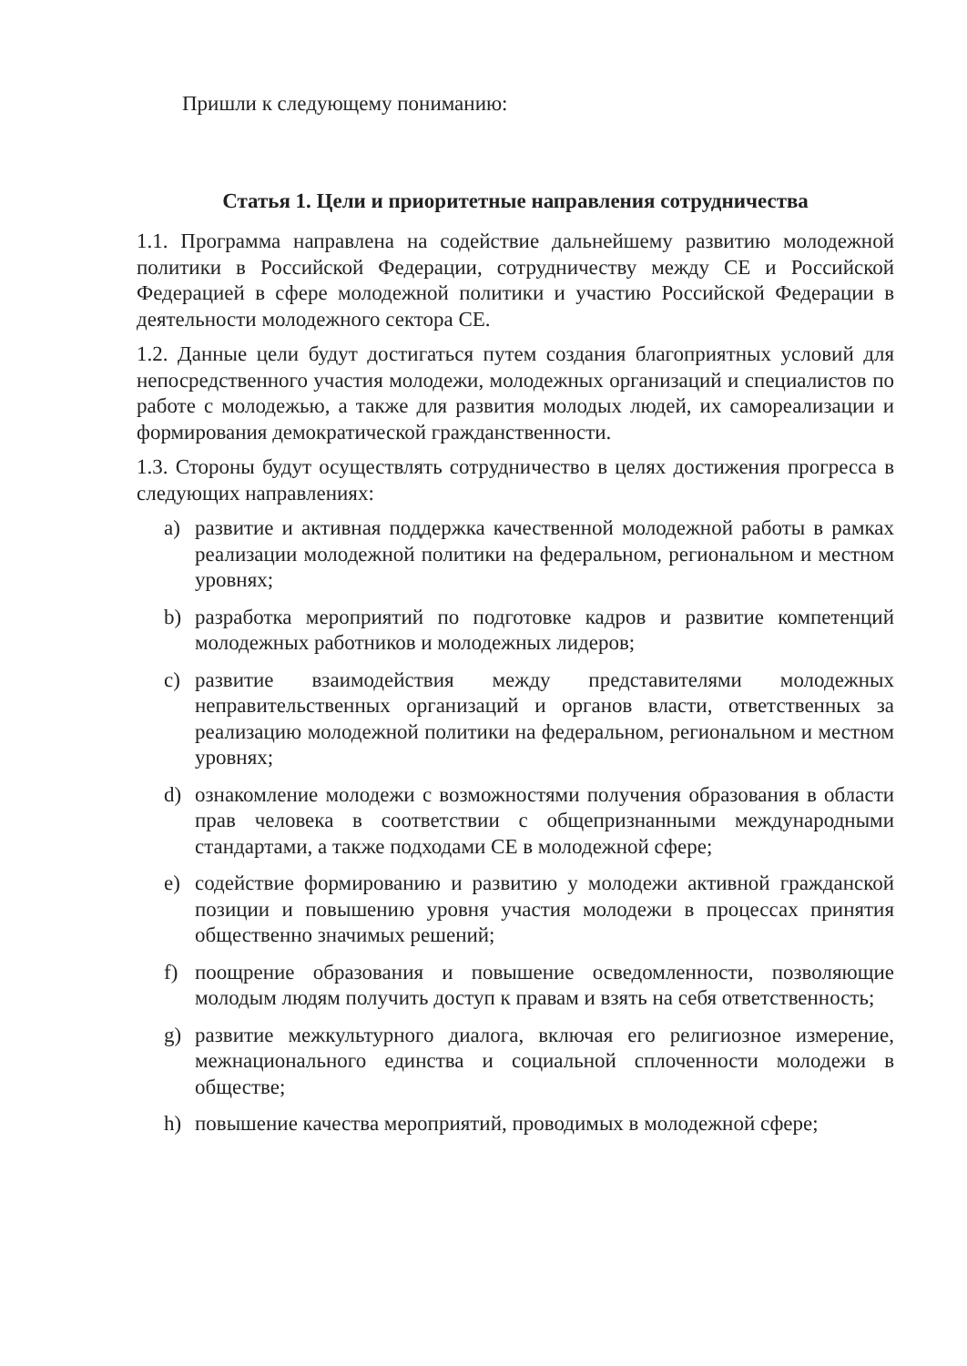Пришли к следующему пониманию:
Статья 1. Цели и приоритетные направления сотрудничества
1.1. Программа направлена на содействие дальнейшему развитию молодежной политики в Российской Федерации, сотрудничеству между СЕ и Российской Федерацией в сфере молодежной политики и участию Российской Федерации в деятельности молодежного сектора СЕ.
1.2. Данные цели будут достигаться путем создания благоприятных условий для непосредственного участия молодежи, молодежных организаций и специалистов по работе с молодежью, а также для развития молодых людей, их самореализации и формирования демократической гражданственности.
1.3. Стороны будут осуществлять сотрудничество в целях достижения прогресса в следующих направлениях:
a) развитие и активная поддержка качественной молодежной работы в рамках реализации молодежной политики на федеральном, региональном и местном уровнях;
b) разработка мероприятий по подготовке кадров и развитие компетенций молодежных работников и молодежных лидеров;
c) развитие взаимодействия между представителями молодежных неправительственных организаций и органов власти, ответственных за реализацию молодежной политики на федеральном, региональном и местном уровнях;
d) ознакомление молодежи с возможностями получения образования в области прав человека в соответствии с общепризнанными международными стандартами, а также подходами СЕ в молодежной сфере;
e) содействие формированию и развитию у молодежи активной гражданской позиции и повышению уровня участия молодежи в процессах принятия общественно значимых решений;
f) поощрение образования и повышение осведомленности, позволяющие молодым людям получить доступ к правам и взять на себя ответственность;
g) развитие межкультурного диалога, включая его религиозное измерение, межнационального единства и социальной сплоченности молодежи в обществе;
h) повышение качества мероприятий, проводимых в молодежной сфере;